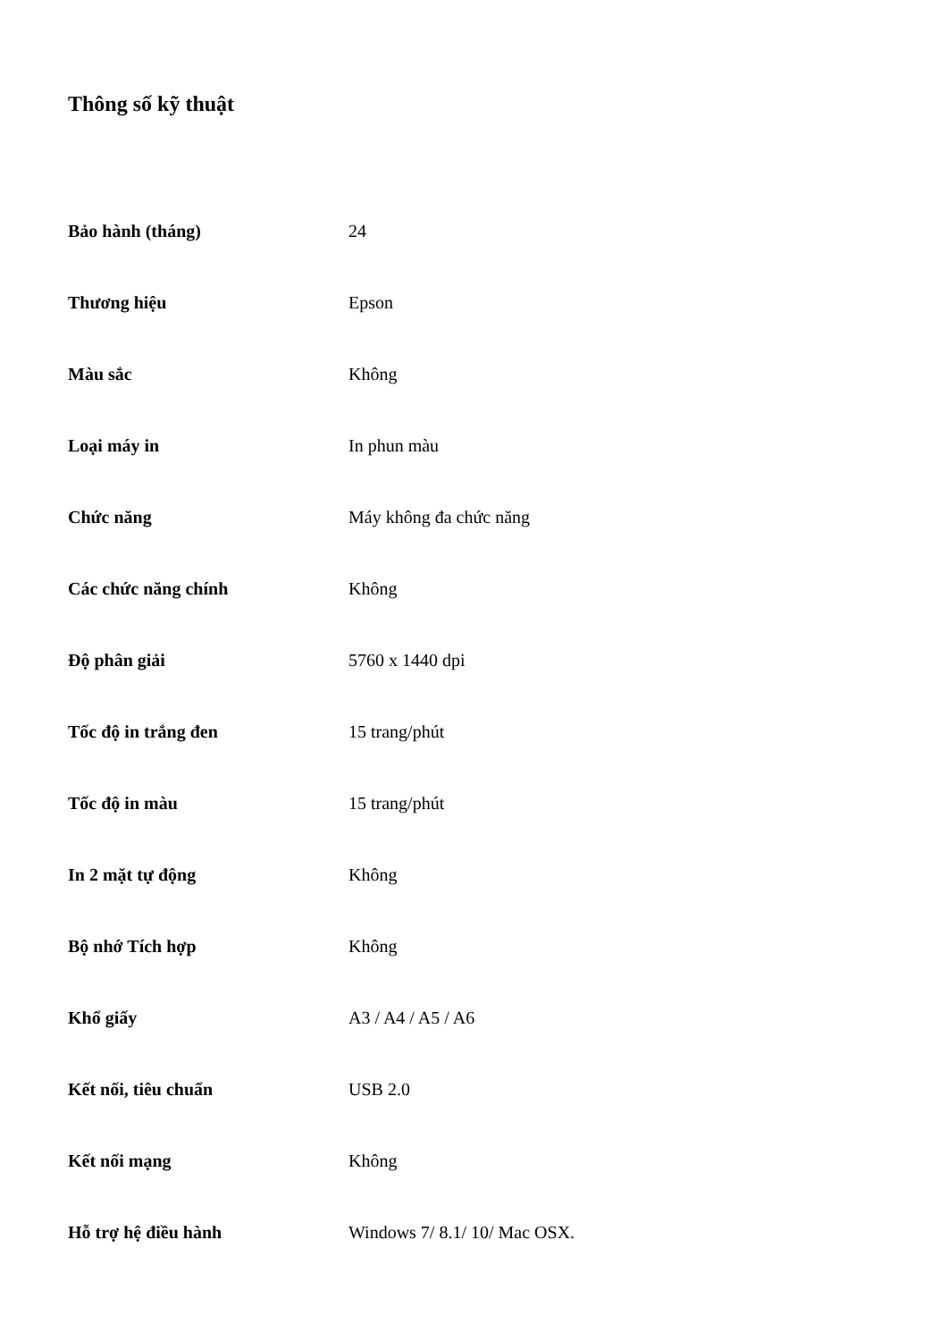Thông số kỹ thuật
| Bảo hành (tháng) | 24 |
| Thương hiệu | Epson |
| Màu sắc | Không |
| Loại máy in | In phun màu |
| Chức năng | Máy không đa chức năng |
| Các chức năng chính | Không |
| Độ phân giải | 5760 x 1440 dpi |
| Tốc độ in trắng đen | 15 trang/phút |
| Tốc độ in màu | 15 trang/phút |
| In 2 mặt tự động | Không |
| Bộ nhớ Tích hợp | Không |
| Khổ giấy | A3 / A4 / A5 / A6 |
| Kết nối, tiêu chuẩn | USB 2.0 |
| Kết nối mạng | Không |
| Hỗ trợ hệ điều hành | Windows 7/ 8.1/ 10/ Mac OSX. |